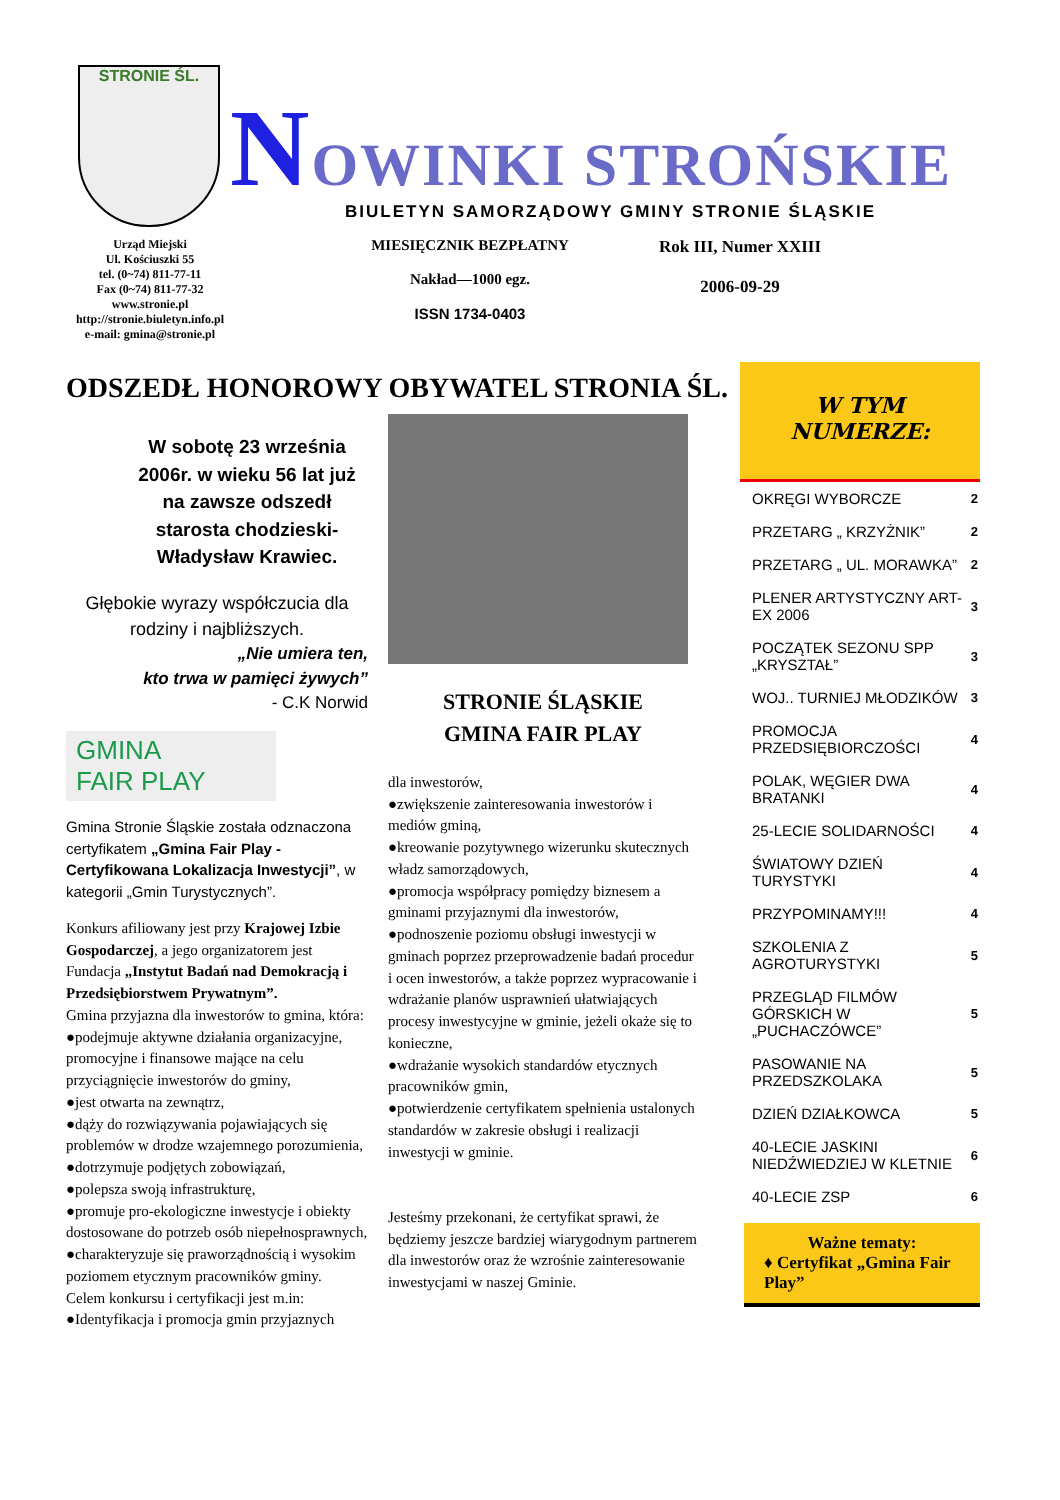STRONIE ŚL.
NOWINKI STROŃSKIE
BIULETYN SAMORZĄDOWY GMINY STRONIE ŚLĄSKIE
Urząd Miejski
Ul. Kościuszki 55
tel. (0~74) 811-77-11
Fax (0~74) 811-77-32
www.stronie.pl
http://stronie.biuletyn.info.pl
e-mail: gmina@stronie.pl
MIESIĘCZNIK BEZPŁATNY
Nakład—1000 egz.
ISSN 1734-0403
Rok III, Numer XXIII
2006-09-29
ODSZEDŁ HONOROWY OBYWATEL STRONIA ŚL.
W sobotę 23 września 2006r. w wieku 56 lat już na zawsze odszedł starosta chodzieski- Władysław Krawiec.
Głębokie wyrazy współczucia dla rodziny i najbliższych.
„Nie umiera ten,
kto trwa w pamięci żywych”
- C.K Norwid
GMINA
FAIR PLAY
Gmina Stronie Śląskie została odznaczona certyfikatem „Gmina Fair Play - Certyfikowana Lokalizacja Inwestycji”, w kategorii „Gmin Turystycznych”.
Konkurs afiliowany jest przy Krajowej Izbie Gospodarczej, a jego organizatorem jest Fundacja „Instytut Badań nad Demokracją i Przedsiębiorstwem Prywatnym”.
Gmina przyjazna dla inwestorów to gmina, która:
●podejmuje aktywne działania organizacyjne, promocyjne i finansowe mające na celu przyciągnięcie inwestorów do gminy,
●jest otwarta na zewnątrz,
●dąży do rozwiązywania pojawiających się problemów w drodze wzajemnego porozumienia,
●dotrzymuje podjętych zobowiązań,
●polepsza swoją infrastrukturę,
●promuje pro-ekologiczne inwestycje i obiekty dostosowane do potrzeb osób niepełnosprawnych,
●charakteryzuje się praworządnością i wysokim poziomem etycznym pracowników gminy.
Celem konkursu i certyfikacji jest m.in:
●Identyfikacja i promocja gmin przyjaznych
STRONIE ŚLĄSKIE
GMINA FAIR PLAY
dla inwestorów,
●zwiększenie zainteresowania inwestorów i mediów gminą,
●kreowanie pozytywnego wizerunku skutecznych władz samorządowych,
●promocja współpracy pomiędzy biznesem a gminami przyjaznymi dla inwestorów,
●podnoszenie poziomu obsługi inwestycji w gminach poprzez przeprowadzenie badań procedur i ocen inwestorów, a także poprzez wypracowanie i wdrażanie planów usprawnień ułatwiających procesy inwestycyjne w gminie, jeżeli okaże się to konieczne,
●wdrażanie wysokich standardów etycznych pracowników gmin,
●potwierdzenie certyfikatem spełnienia ustalonych standardów w zakresie obsługi i realizacji inwestycji w gminie.
Jesteśmy przekonani, że certyfikat sprawi, że będziemy jeszcze bardziej wiarygodnym partnerem dla inwestorów oraz że wzrośnie zainteresowanie inwestycjami w naszej Gminie.
W TYM
NUMERZE:
| OKRĘGI WYBORCZE | 2 |
| PRZETARG „ KRZYŻNIK” | 2 |
| PRZETARG „ UL. MORAWKA” | 2 |
| PLENER ARTYSTYCZNY ART-EX 2006 | 3 |
| POCZĄTEK SEZONU SPP „KRYSZTAŁ” | 3 |
| WOJ.. TURNIEJ MŁODZIKÓW | 3 |
| PROMOCJA PRZEDSIĘBIORCZOŚCI | 4 |
| POLAK, WĘGIER DWA BRATANKI | 4 |
| 25-LECIE SOLIDARNOŚCI | 4 |
| ŚWIATOWY DZIEŃ TURYSTYKI | 4 |
| PRZYPOMINAMY!!! | 4 |
| SZKOLENIA Z AGROTURYSTYKI | 5 |
| PRZEGLĄD FILMÓW GÓRSKICH W „PUCHACZÓWCE” | 5 |
| PASOWANIE NA PRZEDSZKOLAKA | 5 |
| DZIEŃ DZIAŁKOWCA | 5 |
| 40-LECIE JASKINI NIEDŹWIEDZIEJ W KLETNIE | 6 |
| 40-LECIE ZSP | 6 |
Ważne tematy:
♦ Certyfikat „Gmina Fair Play”